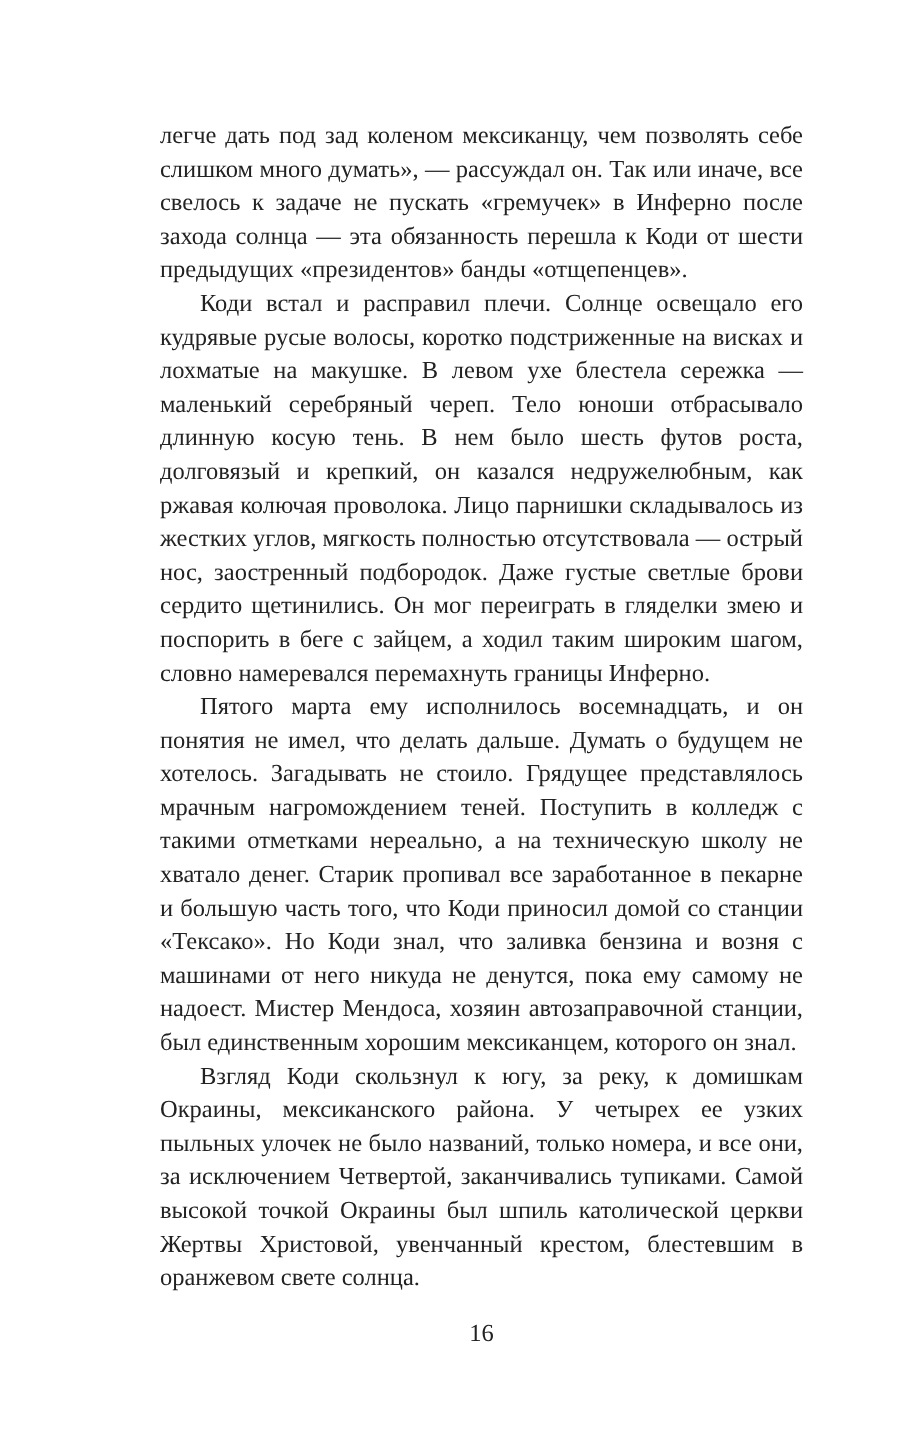легче дать под зад коленом мексиканцу, чем позволять себе слишком много думать», — рассуждал он. Так или иначе, все свелось к задаче не пускать «гремучек» в Инферно после захода солнца — эта обязанность перешла к Коди от шести предыдущих «президентов» банды «отщепенцев».
Коди встал и расправил плечи. Солнце освещало его кудрявые русые волосы, коротко подстриженные на висках и лохматые на макушке. В левом ухе блестела сережка — маленький серебряный череп. Тело юноши отбрасывало длинную косую тень. В нем было шесть футов роста, долговязый и крепкий, он казался недружелюбным, как ржавая колючая проволока. Лицо парнишки складывалось из жестких углов, мягкость полностью отсутствовала — острый нос, заостренный подбородок. Даже густые светлые брови сердито щетинились. Он мог переиграть в гляделки змею и поспорить в беге с зайцем, а ходил таким широким шагом, словно намеревался перемахнуть границы Инферно.
Пятого марта ему исполнилось восемнадцать, и он понятия не имел, что делать дальше. Думать о будущем не хотелось. Загадывать не стоило. Грядущее представлялось мрачным нагромождением теней. Поступить в колледж с такими отметками нереально, а на техническую школу не хватало денег. Старик пропивал все заработанное в пекарне и большую часть того, что Коди приносил домой со станции «Тексако». Но Коди знал, что заливка бензина и возня с машинами от него никуда не денутся, пока ему самому не надоест. Мистер Мендоса, хозяин автозаправочной станции, был единственным хорошим мексиканцем, которого он знал.
Взгляд Коди скользнул к югу, за реку, к домишкам Окраины, мексиканского района. У четырех ее узких пыльных улочек не было названий, только номера, и все они, за исключением Четвертой, заканчивались тупиками. Самой высокой точкой Окраины был шпиль католической церкви Жертвы Христовой, увенчанный крестом, блестевшим в оранжевом свете солнца.
16